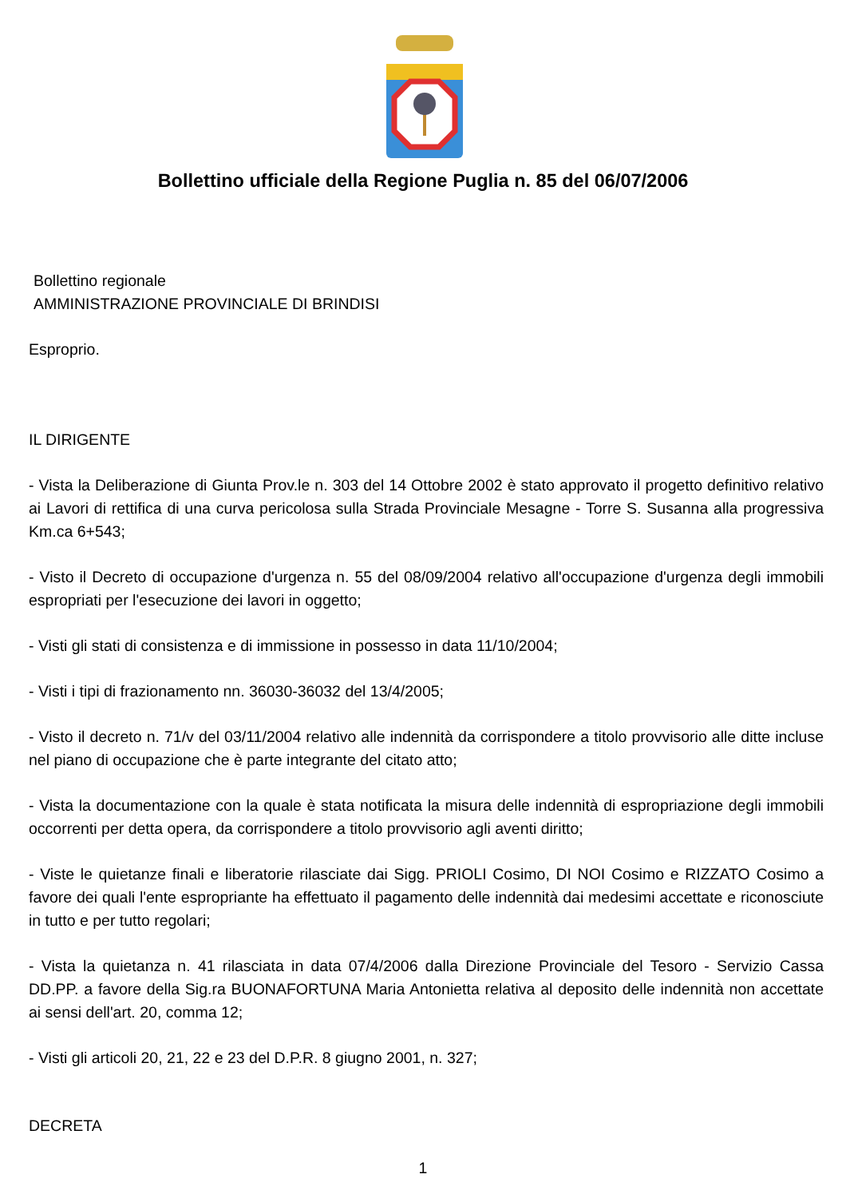Bollettino ufficiale della Regione Puglia n. 85 del 06/07/2006
Bollettino regionale
AMMINISTRAZIONE PROVINCIALE DI BRINDISI
Esproprio.
IL DIRIGENTE
- Vista la Deliberazione di Giunta Prov.le n. 303 del 14 Ottobre 2002 è stato approvato il progetto definitivo relativo ai Lavori di rettifica di una curva pericolosa sulla Strada Provinciale Mesagne - Torre S. Susanna alla progressiva Km.ca 6+543;
- Visto il Decreto di occupazione d'urgenza n. 55 del 08/09/2004 relativo all'occupazione d'urgenza degli immobili espropriati per l'esecuzione dei lavori in oggetto;
- Visti gli stati di consistenza e di immissione in possesso in data 11/10/2004;
- Visti i tipi di frazionamento nn. 36030-36032 del 13/4/2005;
- Visto il decreto n. 71/v del 03/11/2004 relativo alle indennità da corrispondere a titolo provvisorio alle ditte incluse nel piano di occupazione che è parte integrante del citato atto;
- Vista la documentazione con la quale è stata notificata la misura delle indennità di espropriazione degli immobili occorrenti per detta opera, da corrispondere a titolo provvisorio agli aventi diritto;
- Viste le quietanze finali e liberatorie rilasciate dai Sigg. PRIOLI Cosimo, DI NOI Cosimo e RIZZATO Cosimo a favore dei quali l'ente espropriante ha effettuato il pagamento delle indennità dai medesimi accettate e riconosciute in tutto e per tutto regolari;
- Vista la quietanza n. 41 rilasciata in data 07/4/2006 dalla Direzione Provinciale del Tesoro - Servizio Cassa DD.PP. a favore della Sig.ra BUONAFORTUNA Maria Antonietta relativa al deposito delle indennità non accettate ai sensi dell'art. 20, comma 12;
- Visti gli articoli 20, 21, 22 e 23 del D.P.R. 8 giugno 2001, n. 327;
DECRETA
1